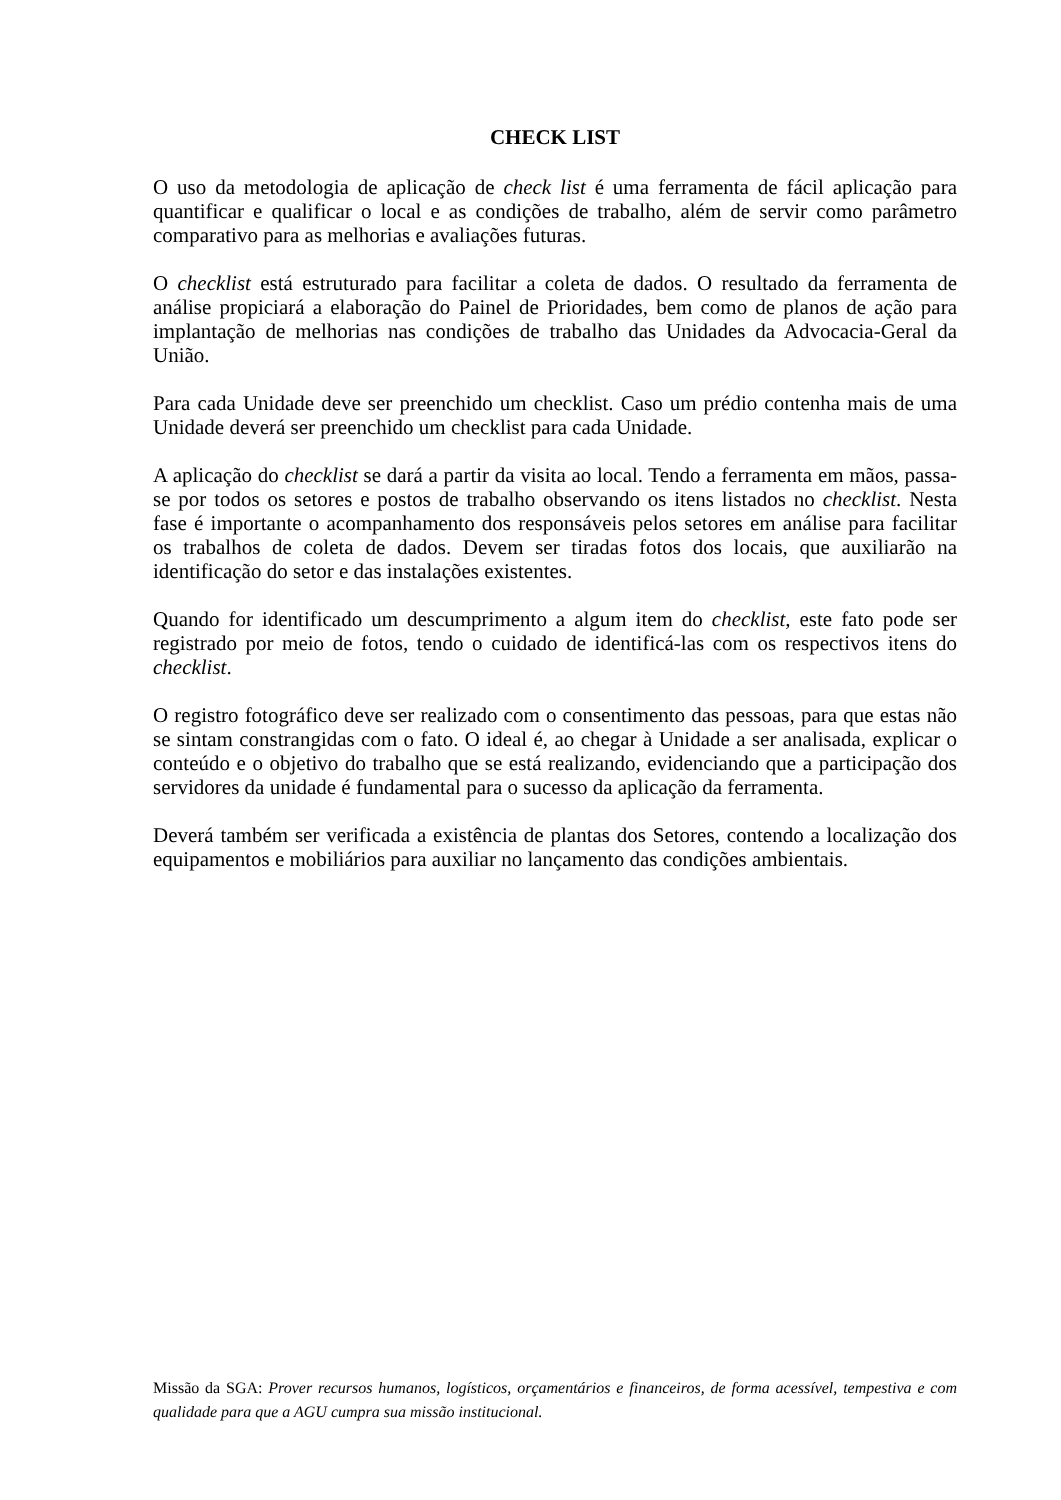CHECK LIST
O uso da metodologia de aplicação de check list é uma ferramenta de fácil aplicação para quantificar e qualificar o local e as condições de trabalho, além de servir como parâmetro comparativo para as melhorias e avaliações futuras.
O checklist está estruturado para facilitar a coleta de dados. O resultado da ferramenta de análise propiciará a elaboração do Painel de Prioridades, bem como de planos de ação para implantação de melhorias nas condições de trabalho das Unidades da Advocacia-Geral da União.
Para cada Unidade deve ser preenchido um checklist. Caso um prédio contenha mais de uma Unidade deverá ser preenchido um checklist para cada Unidade.
A aplicação do checklist se dará a partir da visita ao local. Tendo a ferramenta em mãos, passa-se por todos os setores e postos de trabalho observando os itens listados no checklist. Nesta fase é importante o acompanhamento dos responsáveis pelos setores em análise para facilitar os trabalhos de coleta de dados. Devem ser tiradas fotos dos locais, que auxiliarão na identificação do setor e das instalações existentes.
Quando for identificado um descumprimento a algum item do checklist, este fato pode ser registrado por meio de fotos, tendo o cuidado de identificá-las com os respectivos itens do checklist.
O registro fotográfico deve ser realizado com o consentimento das pessoas, para que estas não se sintam constrangidas com o fato. O ideal é, ao chegar à Unidade a ser analisada, explicar o conteúdo e o objetivo do trabalho que se está realizando, evidenciando que a participação dos servidores da unidade é fundamental para o sucesso da aplicação da ferramenta.
Deverá também ser verificada a existência de plantas dos Setores, contendo a localização dos equipamentos e mobiliários para auxiliar no lançamento das condições ambientais.
Missão da SGA: Prover recursos humanos, logísticos, orçamentários e financeiros, de forma acessível, tempestiva e com qualidade para que a AGU cumpra sua missão institucional.